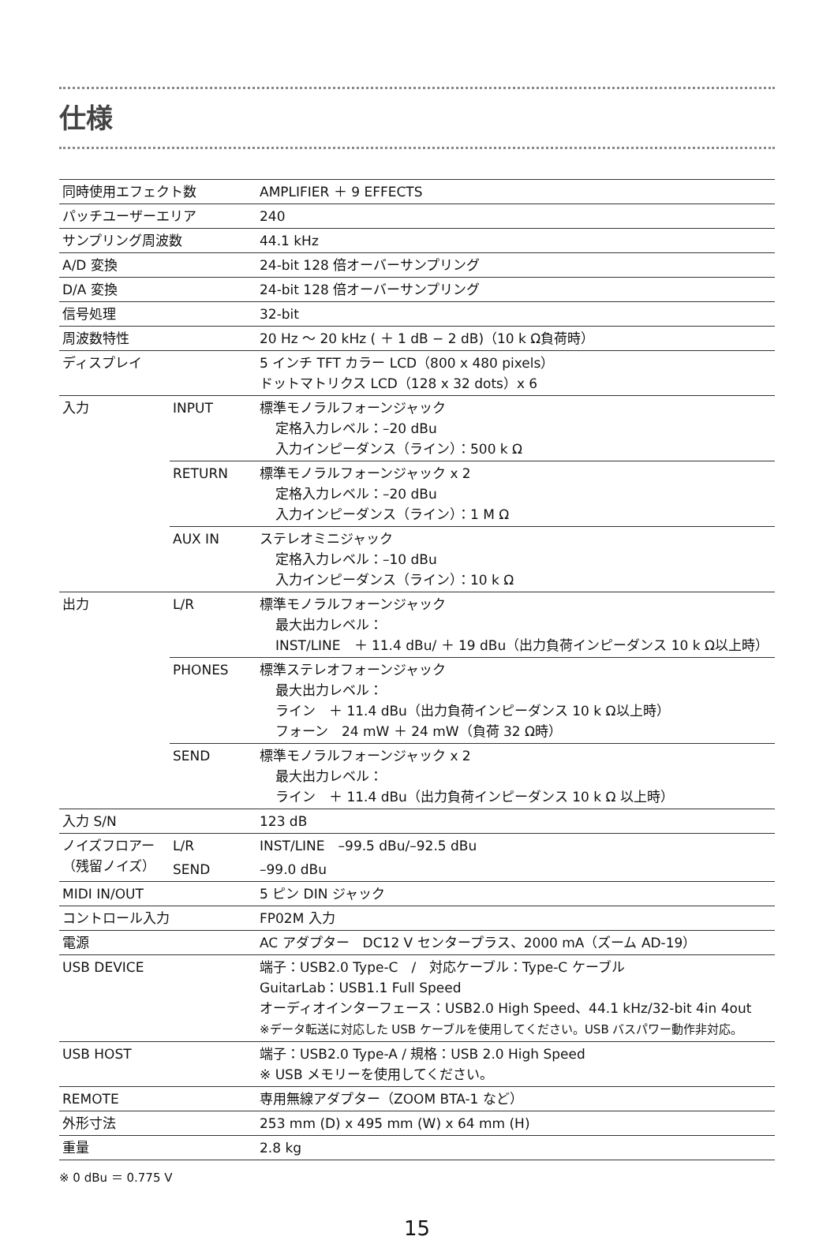仕様
| 同時使用エフェクト数 | | AMPLIFIER ＋ 9 EFFECTS |
| パッチユーザーエリア | | 240 |
| サンプリング周波数 | | 44.1 kHz |
| A/D 変換 | | 24-bit 128 倍オーバーサンプリング |
| D/A 変換 | | 24-bit 128 倍オーバーサンプリング |
| 信号処理 | | 32-bit |
| 周波数特性 | | 20 Hz 〜 20 kHz ( ＋ 1 dB − 2 dB)（10 k Ω負荷時） |
| ディスプレイ | | 5 インチ TFT カラー LCD（800 x 480 pixels） ドットマトリクス LCD（128 x 32 dots）x 6 |
| 入力 | INPUT | 標準モノラルフォーンジャック 定格入力レベル：–20 dBu 入力インピーダンス（ライン）：500 k Ω |
| | RETURN | 標準モノラルフォーンジャック x 2 定格入力レベル：–20 dBu 入力インピーダンス（ライン）：1 M Ω |
| | AUX IN | ステレオミニジャック 定格入力レベル：–10 dBu 入力インピーダンス（ライン）：10 k Ω |
| 出力 | L/R | 標準モノラルフォーンジャック 最大出力レベル： INST/LINE ＋ 11.4 dBu/ ＋ 19 dBu（出力負荷インピーダンス 10 k Ω以上時） |
| | PHONES | 標準ステレオフォーンジャック 最大出力レベル： ライン ＋ 11.4 dBu（出力負荷インピーダンス 10 k Ω以上時） フォーン 24 mW ＋ 24 mW（負荷 32 Ω時） |
| | SEND | 標準モノラルフォーンジャック x 2 最大出力レベル： ライン ＋ 11.4 dBu（出力負荷インピーダンス 10 k Ω 以上時） |
| 入力 S/N | | 123 dB |
| ノイズフロアー（残留ノイズ） | L/R | INST/LINE –99.5 dBu/–92.5 dBu |
| | SEND | –99.0 dBu |
| MIDI IN/OUT | | 5 ピン DIN ジャック |
| コントロール入力 | | FP02M 入力 |
| 電源 | | AC アダプター DC12 V センタープラス、2000 mA（ズーム AD-19） |
| USB DEVICE | | 端子：USB2.0 Type-C / 対応ケーブル：Type-C ケーブル GuitarLab：USB1.1 Full Speed オーディオインターフェース：USB2.0 High Speed、44.1 kHz/32-bit 4in 4out ※データ転送に対応した USB ケーブルを使用してください。USB バスパワー動作非対応。 |
| USB HOST | | 端子：USB2.0 Type-A / 規格：USB 2.0 High Speed ※ USB メモリーを使用してください。 |
| REMOTE | | 専用無線アダプター（ZOOM BTA-1 など） |
| 外形寸法 | | 253 mm (D) x 495 mm (W) x 64 mm (H) |
| 重量 | | 2.8 kg |
※ 0 dBu ＝ 0.775 V
15